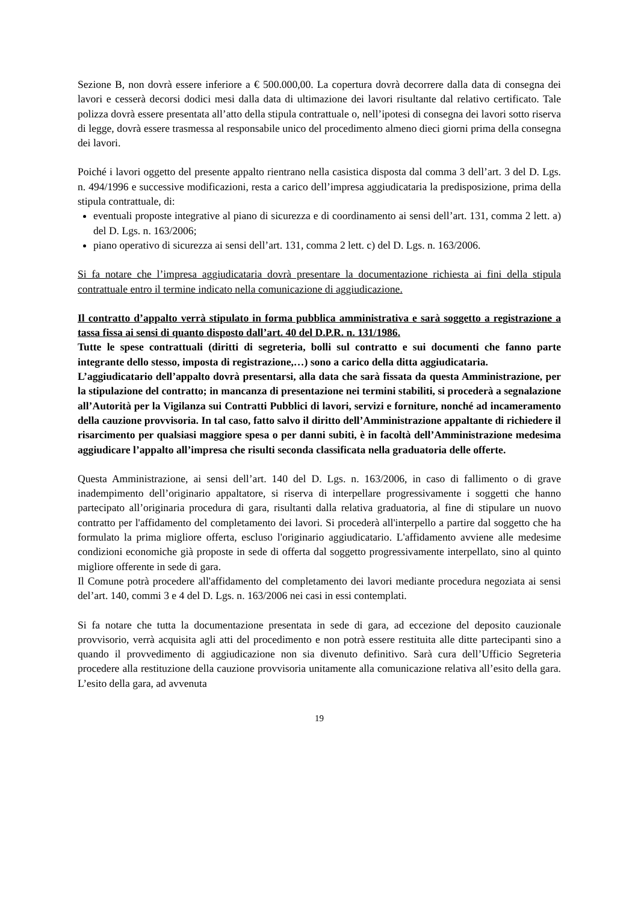Sezione B, non dovrà essere inferiore a € 500.000,00. La copertura dovrà decorrere dalla data di consegna dei lavori e cesserà decorsi dodici mesi dalla data di ultimazione dei lavori risultante dal relativo certificato. Tale polizza dovrà essere presentata all’atto della stipula contrattuale o, nell’ipotesi di consegna dei lavori sotto riserva di legge, dovrà essere trasmessa al responsabile unico del procedimento almeno dieci giorni prima della consegna dei lavori.
Poiché i lavori oggetto del presente appalto rientrano nella casistica disposta dal comma 3 dell’art. 3 del D. Lgs. n. 494/1996 e successive modificazioni, resta a carico dell’impresa aggiudicataria la predisposizione, prima della stipula contrattuale, di:
eventuali proposte integrative al piano di sicurezza e di coordinamento ai sensi dell’art. 131, comma 2 lett. a) del D. Lgs. n. 163/2006;
piano operativo di sicurezza ai sensi dell’art. 131, comma 2 lett. c) del D. Lgs. n. 163/2006.
Si fa notare che l’impresa aggiudicataria dovrà presentare la documentazione richiesta ai fini della stipula contrattuale entro il termine indicato nella comunicazione di aggiudicazione.
Il contratto d’appalto verrà stipulato in forma pubblica amministrativa e sarà soggetto a registrazione a tassa fissa ai sensi di quanto disposto dall’art. 40 del D.P.R. n. 131/1986.
Tutte le spese contrattuali (diritti di segreteria, bolli sul contratto e sui documenti che fanno parte integrante dello stesso, imposta di registrazione,…) sono a carico della ditta aggiudicataria.
L’aggiudicatario dell’appalto dovrà presentarsi, alla data che sarà fissata da questa Amministrazione, per la stipulazione del contratto; in mancanza di presentazione nei termini stabiliti, si procederà a segnalazione all’Autorità per la Vigilanza sui Contratti Pubblici di lavori, servizi e forniture, nonché ad incameramento della cauzione provvisoria. In tal caso, fatto salvo il diritto dell’Amministrazione appaltante di richiedere il risarcimento per qualsiasi maggiore spesa o per danni subiti, è in facoltà dell’Amministrazione medesima aggiudicare l’appalto all’impresa che risulti seconda classificata nella graduatoria delle offerte.
Questa Amministrazione, ai sensi dell’art. 140 del D. Lgs. n. 163/2006, in caso di fallimento o di grave inadempimento dell’originario appaltatore, si riserva di interpellare progressivamente i soggetti che hanno partecipato all’originaria procedura di gara, risultanti dalla relativa graduatoria, al fine di stipulare un nuovo contratto per l'affidamento del completamento dei lavori. Si procederà all'interpello a partire dal soggetto che ha formulato la prima migliore offerta, escluso l'originario aggiudicatario. L'affidamento avviene alle medesime condizioni economiche già proposte in sede di offerta dal soggetto progressivamente interpellato, sino al quinto migliore offerente in sede di gara.
Il Comune potrà procedere all'affidamento del completamento dei lavori mediante procedura negoziata ai sensi del’art. 140, commi 3 e 4 del D. Lgs. n. 163/2006 nei casi in essi contemplati.
Si fa notare che tutta la documentazione presentata in sede di gara, ad eccezione del deposito cauzionale provvisorio, verrà acquisita agli atti del procedimento e non potrà essere restituita alle ditte partecipanti sino a quando il provvedimento di aggiudicazione non sia divenuto definitivo. Sarà cura dell’Ufficio Segreteria procedere alla restituzione della cauzione provvisoria unitamente alla comunicazione relativa all’esito della gara. L’esito della gara, ad avvenuta
19